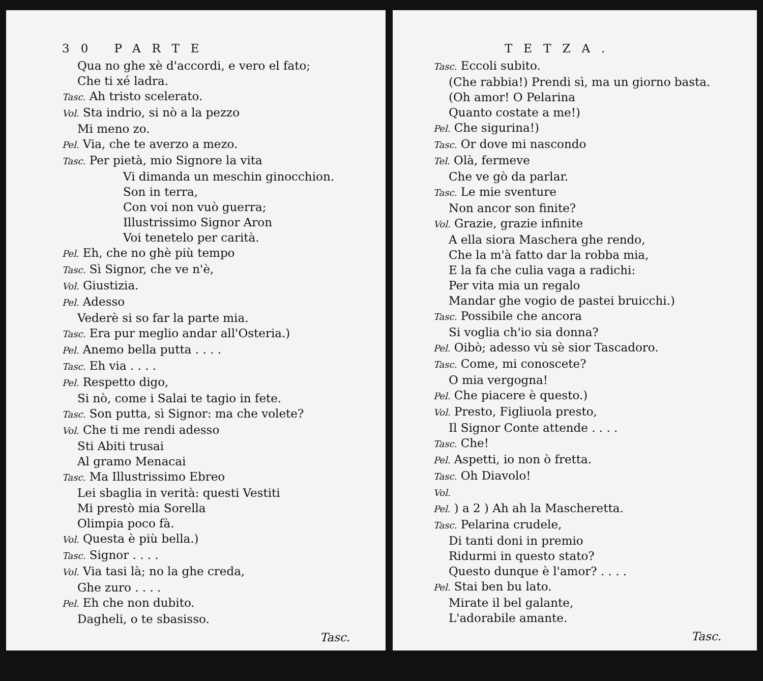30 PARTE
Qua no ghe xè d'accordi, e vero el fato;
Che ti xé ladra.
Tasc. Ah tristo scelerato.
Vol. Sta indrio, si nò a la pezzo
Mi meno zo.
Pel. Via, che te averzo a mezo.
Tasc. Per pietà, mio Signore la vita
Vi dimanda un meschin ginocchion.
Son in terra,
Con voi non vuò guerra;
Illustrissimo Signor Aron
Voi tenetelo per carità.
Pel. Eh, che no ghè più tempo
Tasc. Sì Signor, che ve n'è,
Vol. Giustizia.
Pel. Adesso
Vederè si so far la parte mia.
Tasc. Era pur meglio andar all'Osteria.)
Pel. Anemo bella putta . . . .
Tasc. Eh via . . . .
Pel. Respetto digo,
Si nò, come i Salai te tagio in fete.
Tasc. Son putta, sì Signor: ma che volete?
Vol. Che ti me rendi adesso
Sti Abiti trusai
Al gramo Menacai
Tasc. Ma Illustrissimo Ebreo
Lei sbaglia in verità: questi Vestiti
Mi prestò mia Sorella
Olimpia poco fà.
Vol. Questa è più bella.)
Tasc. Signor . . . .
Vol. Via tasi là; no la ghe creda,
Ghe zuro . . . .
Pel. Eh che non dubito.
Dagheli, o te sbasisso.
Tasc.
TETZA.
Tasc. Eccoli subito.
(Che rabbia!) Prendi sì, ma un giorno basta.
(Oh amor! O Pelarina
Quanto costate a me!)
Pel. Che sigurina!)
Tasc. Or dove mi nascondo
Tel. Olà, fermeve
Che ve gò da parlar.
Tasc. Le mie sventure
Non ancor son finite?
Vol. Grazie, grazie infinite
A ella siora Maschera ghe rendo,
Che la m'à fatto dar la robba mia,
E la fa che culia vaga a radichi:
Per vita mia un regalo
Mandar ghe vogio de pastei bruicchi.)
Tasc. Possibile che ancora
Si voglia ch'io sia donna?
Pel. Oibò; adesso vù sè sior Tascadoro.
Tasc. Come, mi conoscete?
O mia vergogna!
Pel. Che piacere è questo.)
Vol. Presto, Figliuola presto,
Il Signor Conte attende . . . .
Tasc. Che!
Pel. Aspetti, io non ò fretta.
Tasc. Oh Diavolo!
Vol.
Pel. ) a 2 ) Ah ah la Mascheretta.
Tasc. Pelarina crudele,
Di tanti doni in premio
Ridurmi in questo stato?
Questo dunque è l'amor? . . . .
Pel. Stai ben bu lato.
Mirate il bel galante,
L'adorabile amante.
Tasc.